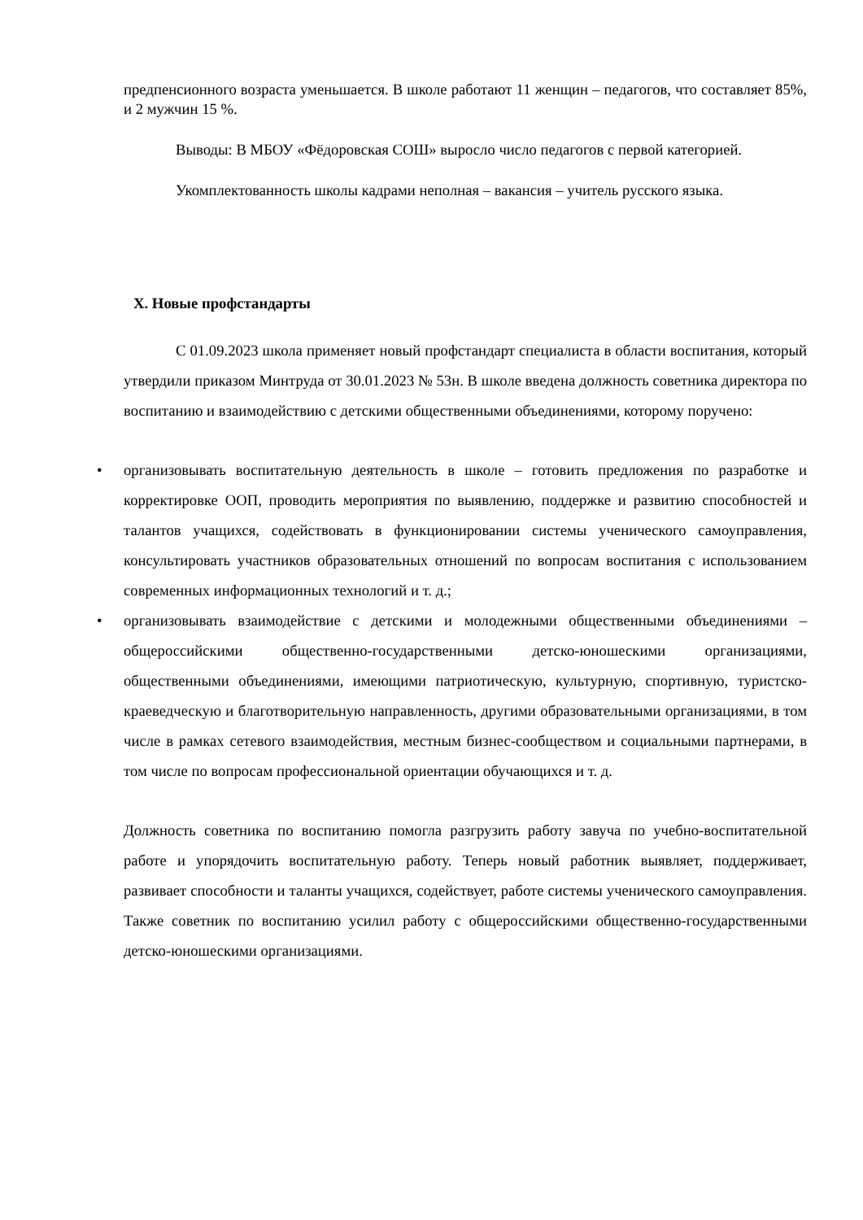предпенсионного возраста уменьшается. В школе работают 11 женщин – педагогов, что составляет 85%, и 2 мужчин 15 %.
Выводы: В МБОУ «Фёдоровская СОШ» выросло число педагогов с первой категорией.
Укомплектованность школы кадрами неполная – вакансия – учитель русского языка.
X. Новые профстандарты
С 01.09.2023 школа применяет новый профстандарт специалиста в области воспитания, который утвердили приказом Минтруда от 30.01.2023 № 53н. В школе введена должность советника директора по воспитанию и взаимодействию с детскими общественными объединениями, которому поручено:
• организовывать воспитательную деятельность в школе – готовить предложения по разработке и корректировке ООП, проводить мероприятия по выявлению, поддержке и развитию способностей и талантов учащихся, содействовать в функционировании системы ученического самоуправления, консультировать участников образовательных отношений по вопросам воспитания с использованием современных информационных технологий и т. д.;
• организовывать взаимодействие с детскими и молодежными общественными объединениями – общероссийскими общественно-государственными детско-юношескими организациями, общественными объединениями, имеющими патриотическую, культурную, спортивную, туристско-краеведческую и благотворительную направленность, другими образовательными организациями, в том числе в рамках сетевого взаимодействия, местным бизнес-сообществом и социальными партнерами, в том числе по вопросам профессиональной ориентации обучающихся и т. д.
Должность советника по воспитанию помогла разгрузить работу завуча по учебно-воспитательной работе и упорядочить воспитательную работу. Теперь новый работник выявляет, поддерживает, развивает способности и таланты учащихся, содействует, работе системы ученического самоуправления. Также советник по воспитанию усилил работу с общероссийскими общественно-государственными детско-юношескими организациями.